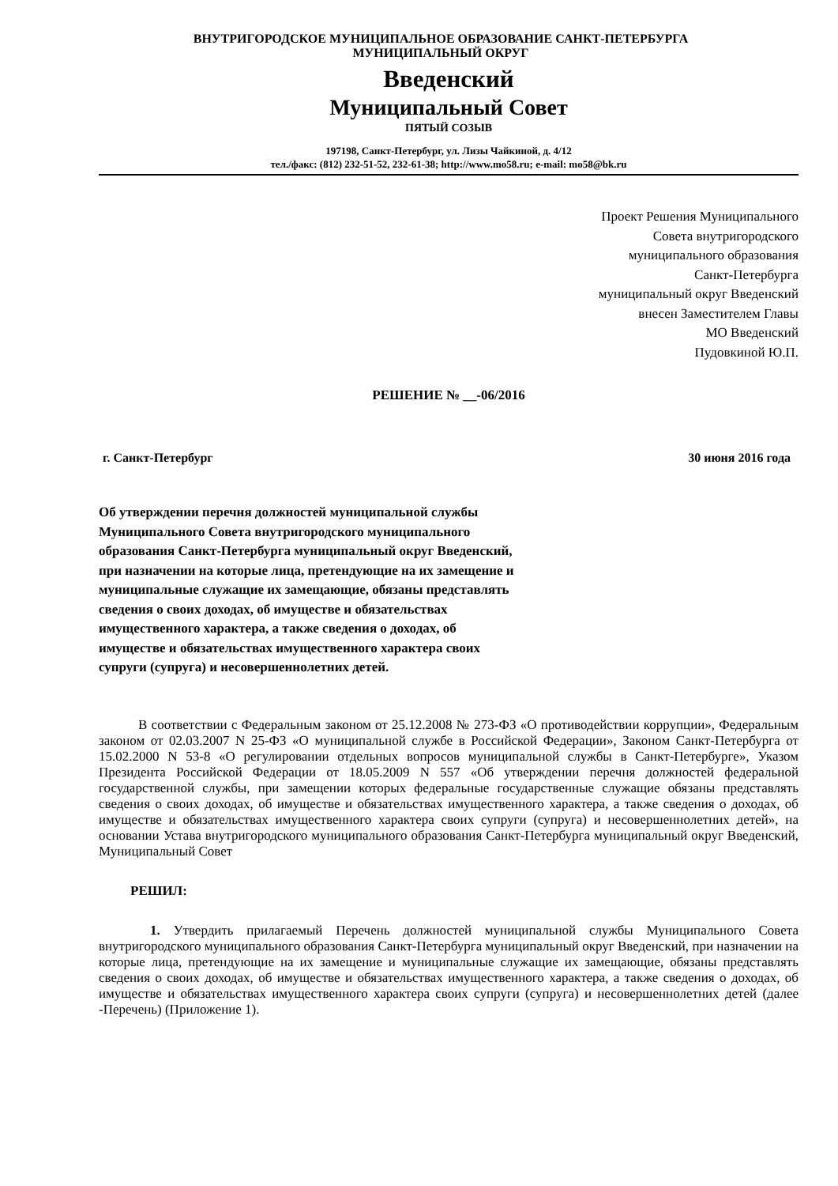ВНУТРИГОРОДСКОЕ МУНИЦИПАЛЬНОЕ ОБРАЗОВАНИЕ САНКТ-ПЕТЕРБУРГА
МУНИЦИПАЛЬНЫЙ ОКРУГ
Введенский
Муниципальный Совет
ПЯТЫЙ СОЗЫВ
197198, Санкт-Петербург, ул. Лизы Чайкиной, д. 4/12
тел./факс: (812) 232-51-52, 232-61-38; http://www.mo58.ru; e-mail: mo58@bk.ru
Проект Решения Муниципального
Совета внутригородского
муниципального образования
Санкт-Петербурга
муниципальный округ Введенский
внесен Заместителем Главы
МО Введенский
Пудовкиной Ю.П.
РЕШЕНИЕ № __-06/2016
г. Санкт-Петербург 30 июня 2016 года
Об утверждении перечня должностей муниципальной службы Муниципального Совета внутригородского муниципального образования Санкт-Петербурга муниципальный округ Введенский, при назначении на которые лица, претендующие на их замещение и муниципальные служащие их замещающие, обязаны представлять сведения о своих доходах, об имуществе и обязательствах имущественного характера, а также сведения о доходах, об имуществе и обязательствах имущественного характера своих супруги (супруга) и несовершеннолетних детей.
В соответствии с Федеральным законом от 25.12.2008 № 273-ФЗ «О противодействии коррупции», Федеральным законом от 02.03.2007 N 25-ФЗ «О муниципальной службе в Российской Федерации», Законом Санкт-Петербурга от 15.02.2000 N 53-8 «О регулировании отдельных вопросов муниципальной службы в Санкт-Петербурге», Указом Президента Российской Федерации от 18.05.2009 N 557 «Об утверждении перечня должностей федеральной государственной службы, при замещении которых федеральные государственные служащие обязаны представлять сведения о своих доходах, об имуществе и обязательствах имущественного характера, а также сведения о доходах, об имуществе и обязательствах имущественного характера своих супруги (супруга) и несовершеннолетних детей», на основании Устава внутригородского муниципального образования Санкт-Петербурга муниципальный округ Введенский, Муниципальный Совет
РЕШИЛ:
1. Утвердить прилагаемый Перечень должностей муниципальной службы Муниципального Совета внутригородского муниципального образования Санкт-Петербурга муниципальный округ Введенский, при назначении на которые лица, претендующие на их замещение и муниципальные служащие их замещающие, обязаны представлять сведения о своих доходах, об имуществе и обязательствах имущественного характера, а также сведения о доходах, об имуществе и обязательствах имущественного характера своих супруги (супруга) и несовершеннолетних детей (далее -Перечень) (Приложение 1).